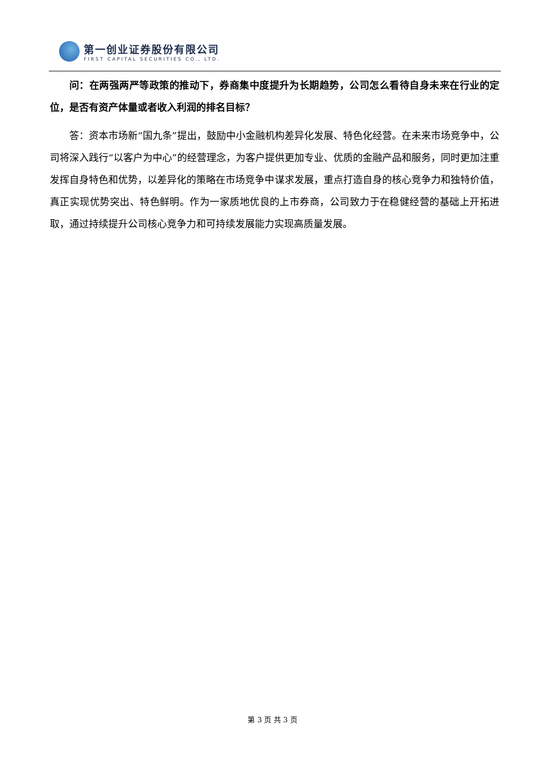第一创业证券股份有限公司
FIRST CAPITAL SECURITIES CO., LTD.
问：在两强两严等政策的推动下，券商集中度提升为长期趋势，公司怎么看待自身未来在行业的定位，是否有资产体量或者收入利润的排名目标？
答：资本市场新“国九条”提出，鼓励中小金融机构差异化发展、特色化经营。在未来市场竞争中，公司将深入践行“以客户为中心”的经营理念，为客户提供更加专业、优质的金融产品和服务，同时更加注重发挥自身特色和优势，以差异化的策略在市场竞争中谋求发展，重点打造自身的核心竞争力和独特价值，真正实现优势突出、特色鲜明。作为一家质地优良的上市券商，公司致力于在稳健经营的基础上开拓进取，通过持续提升公司核心竞争力和可持续发展能力实现高质量发展。
第 3 页 共 3 页